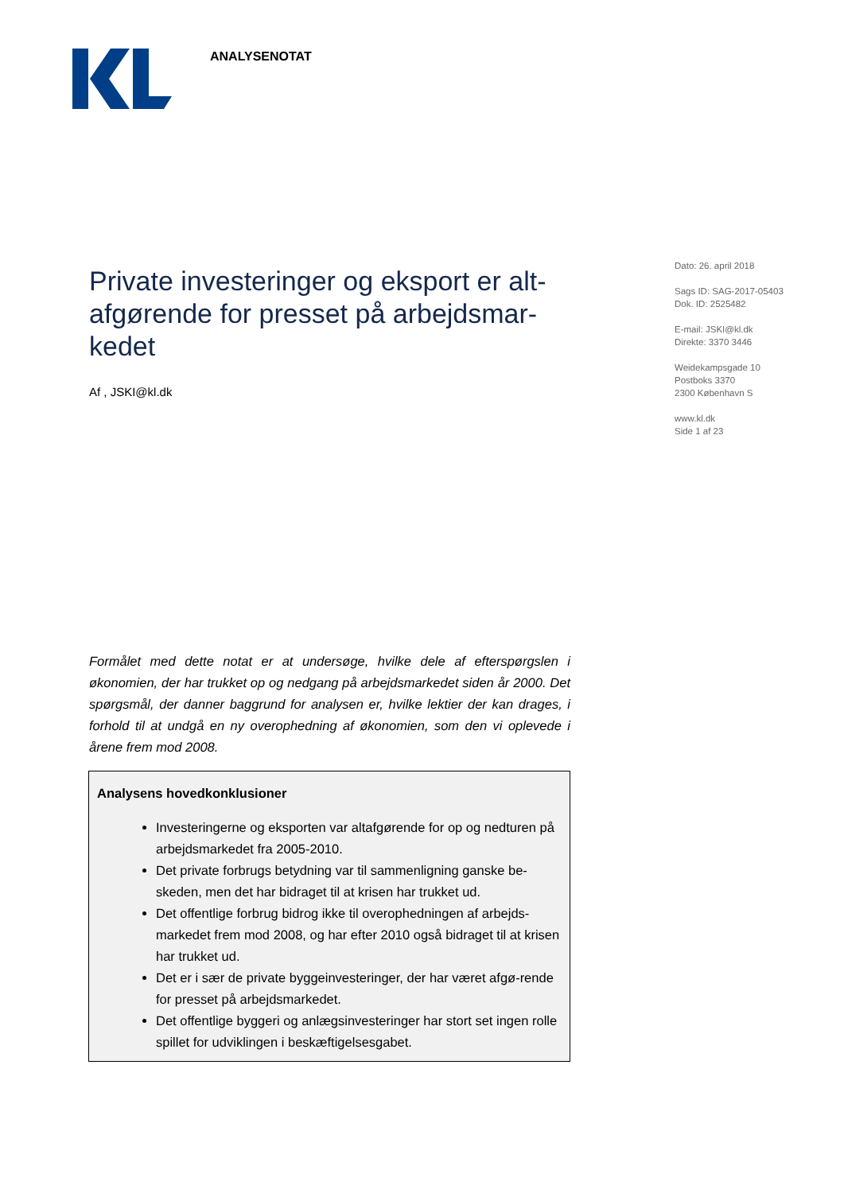ANALYSENOTAT
Private investeringer og eksport er alt-afgørende for presset på arbejdsmar-kedet
Af , JSKI@kl.dk
Dato: 26. april 2018
Sags ID: SAG-2017-05403
Dok. ID: 2525482
E-mail: JSKI@kl.dk
Direkte: 3370 3446
Weidekampsgade 10
Postboks 3370
2300 København S
www.kl.dk
Side 1 af 23
Formålet med dette notat er at undersøge, hvilke dele af efterspørgslen i økonomien, der har trukket op og nedgang på arbejdsmarkedet siden år 2000. Det spørgsmål, der danner baggrund for analysen er, hvilke lektier der kan drages, i forhold til at undgå en ny overophedning af økonomien, som den vi oplevede i årene frem mod 2008.
Analysens hovedkonklusioner
Investeringerne og eksporten var altafgørende for op og nedturen på arbejdsmarkedet fra 2005-2010.
Det private forbrugs betydning var til sammenligning ganske be-skeden, men det har bidraget til at krisen har trukket ud.
Det offentlige forbrug bidrog ikke til overophedningen af arbejds-markedet frem mod 2008, og har efter 2010 også bidraget til at krisen har trukket ud.
Det er i sær de private byggeinvesteringer, der har været afgø-rende for presset på arbejdsmarkedet.
Det offentlige byggeri og anlægsinvesteringer har stort set ingen rolle spillet for udviklingen i beskæftigelsesgabet.